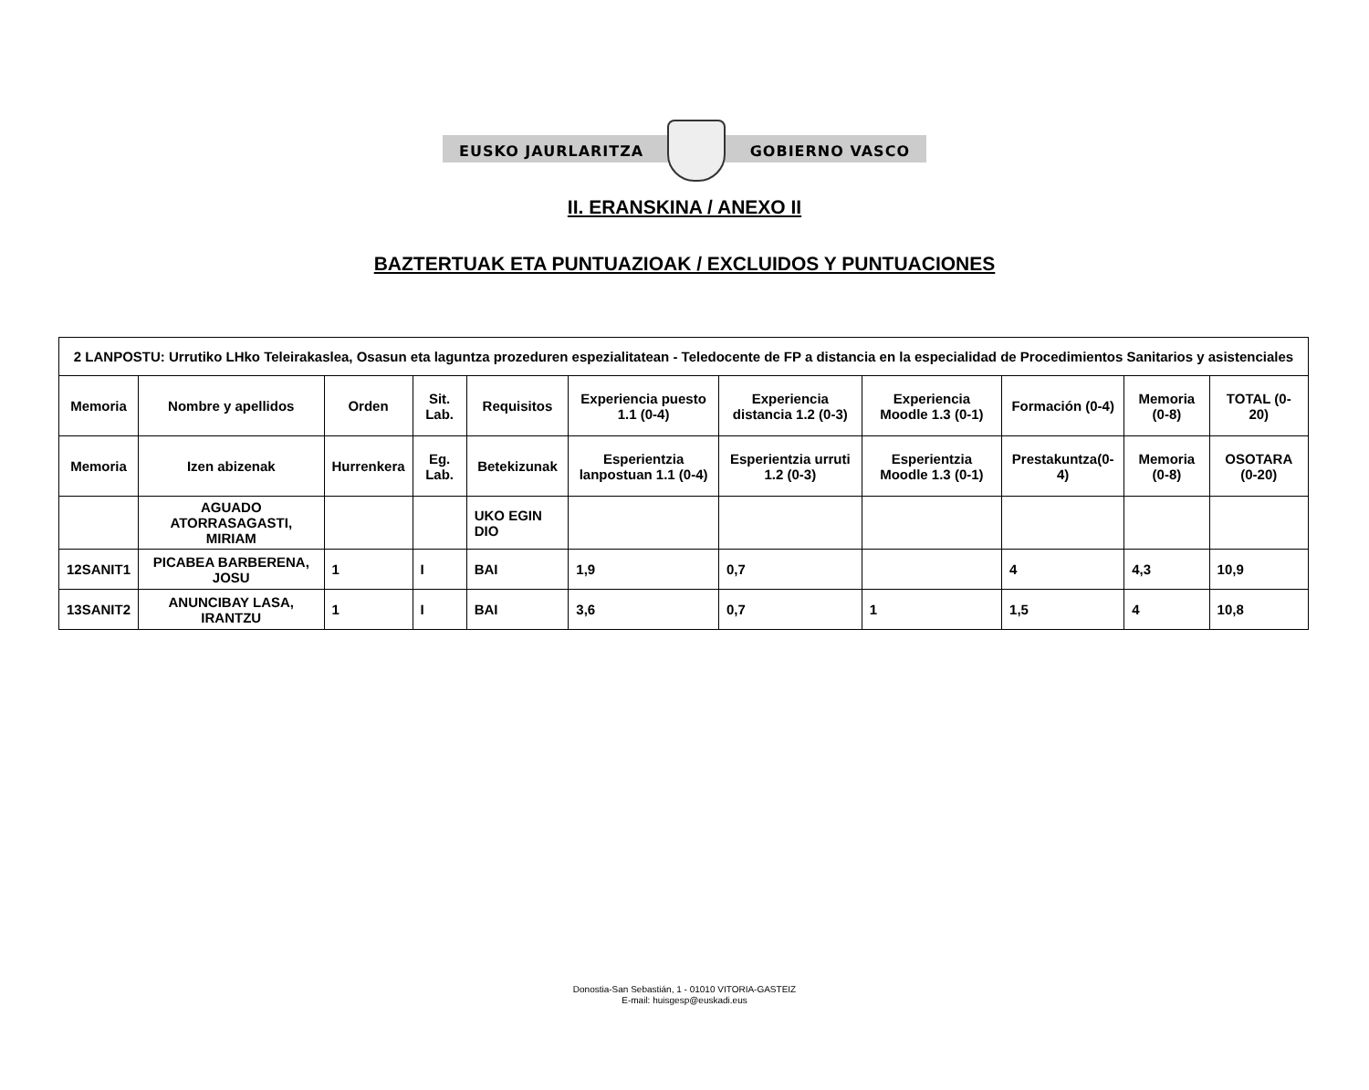EUSKO JAURLARITZA GOBIERNO VASCO
II. ERANSKINA / ANEXO II
BAZTERTUAK ETA PUNTUAZIOAK / EXCLUIDOS Y PUNTUACIONES
| 2 LANPOSTU: Urrutiko LHko Teleirakaslea, Osasun eta laguntza prozeduren espezialitatean - Teledocente de FP a distancia en la especialidad de Procedimientos Sanitarios y asistenciales | | | | | | | | | | |
| --- | --- | --- | --- | --- | --- | --- | --- | --- | --- | --- |
| Memoria | Nombre y apellidos | Orden | Sit. Lab. | Requisitos | Experiencia puesto 1.1 (0-4) | Experiencia distancia 1.2 (0-3) | Experiencia Moodle 1.3 (0-1) | Formación (0-4) | Memoria (0-8) | TOTAL (0-20) |
| Memoria | Izen abizenak | Hurrenkera | Eg. Lab. | Betekizunak | Esperientzia lanpostuan 1.1 (0-4) | Esperientzia urruti 1.2 (0-3) | Esperientzia Moodle 1.3 (0-1) | Prestakuntza(0-4) | Memoria (0-8) | OSOTARA (0-20) |
| | AGUADO ATORRASAGASTI, MIRIAM | | | UKO EGIN DIO | | | | | | |
| 12SANIT1 | PICABEA BARBERENA, JOSU | 1 | I | BAI | 1,9 | 0,7 | | 4 | 4,3 | 10,9 |
| 13SANIT2 | ANUNCIBAY LASA, IRANTZU | 1 | I | BAI | 3,6 | 0,7 | 1 | 1,5 | 4 | 10,8 |
Donostia-San Sebastián, 1 - 01010 VITORIA-GASTEIZ
E-mail: huisgesp@euskadi.eus